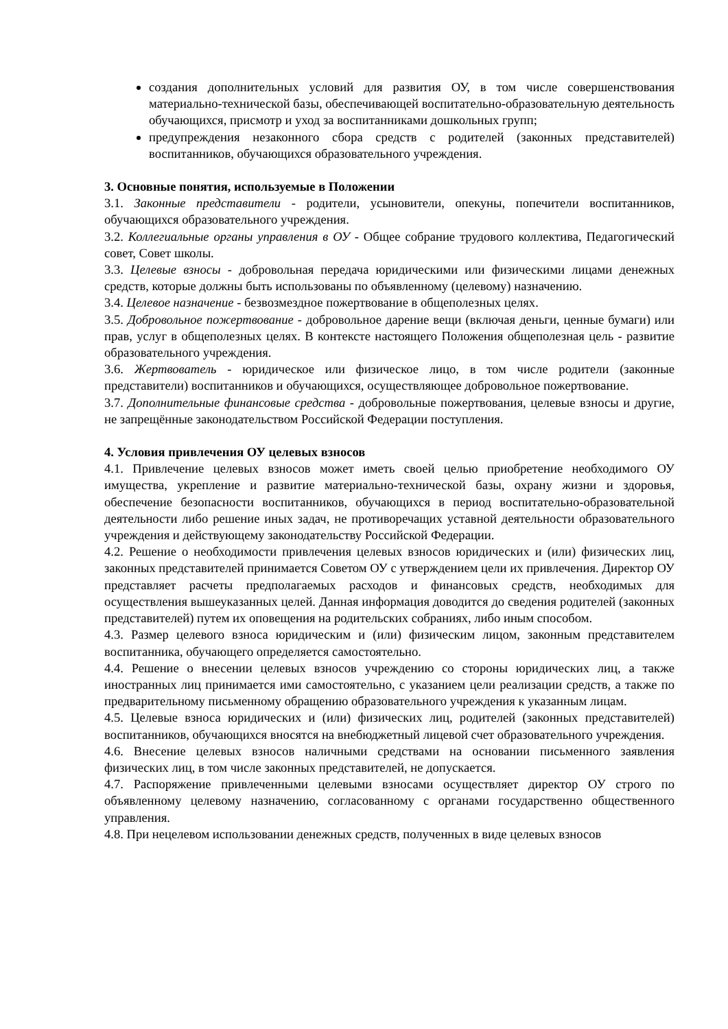создания дополнительных условий для развития ОУ, в том числе совершенствования материально-технической базы, обеспечивающей воспитательно-образовательную деятельность обучающихся, присмотр и уход за воспитанниками дошкольных групп;
предупреждения незаконного сбора средств с родителей (законных представителей) воспитанников, обучающихся образовательного учреждения.
3. Основные понятия, используемые в Положении
3.1. Законные представители - родители, усыновители, опекуны, попечители воспитанников, обучающихся образовательного учреждения.
3.2. Коллегиальные органы управления в ОУ - Общее собрание трудового коллектива, Педагогический совет, Совет школы.
3.3. Целевые взносы - добровольная передача юридическими или физическими лицами денежных средств, которые должны быть использованы по объявленному (целевому) назначению.
3.4. Целевое назначение - безвозмездное пожертвование в общеполезных целях.
3.5. Добровольное пожертвование - добровольное дарение вещи (включая деньги, ценные бумаги) или прав, услуг в общеполезных целях. В контексте настоящего Положения общеполезная цель - развитие образовательного учреждения.
3.6. Жертвователь - юридическое или физическое лицо, в том числе родители (законные представители) воспитанников и обучающихся, осуществляющее добровольное пожертвование.
3.7. Дополнительные финансовые средства - добровольные пожертвования, целевые взносы и другие, не запрещённые законодательством Российской Федерации поступления.
4. Условия привлечения ОУ целевых взносов
4.1. Привлечение целевых взносов может иметь своей целью приобретение необходимого ОУ имущества, укрепление и развитие материально-технической базы, охрану жизни и здоровья, обеспечение безопасности воспитанников, обучающихся в период воспитательно-образовательной деятельности либо решение иных задач, не противоречащих уставной деятельности образовательного учреждения и действующему законодательству Российской Федерации.
4.2. Решение о необходимости привлечения целевых взносов юридических и (или) физических лиц, законных представителей принимается Советом ОУ с утверждением цели их привлечения. Директор ОУ представляет расчеты предполагаемых расходов и финансовых средств, необходимых для осуществления вышеуказанных целей. Данная информация доводится до сведения родителей (законных представителей) путем их оповещения на родительских собраниях, либо иным способом.
4.3. Размер целевого взноса юридическим и (или) физическим лицом, законным представителем воспитанника, обучающего определяется самостоятельно.
4.4. Решение о внесении целевых взносов учреждению со стороны юридических лиц, а также иностранных лиц принимается ими самостоятельно, с указанием цели реализации средств, а также по предварительному письменному обращению образовательного учреждения к указанным лицам.
4.5. Целевые взноса юридических и (или) физических лиц, родителей (законных представителей) воспитанников, обучающихся вносятся на внебюджетный лицевой счет образовательного учреждения.
4.6. Внесение целевых взносов наличными средствами на основании письменного заявления физических лиц, в том числе законных представителей, не допускается.
4.7. Распоряжение привлеченными целевыми взносами осуществляет директор ОУ строго по объявленному целевому назначению, согласованному с органами государственно общественного управления.
4.8. При нецелевом использовании денежных средств, полученных в виде целевых взносов